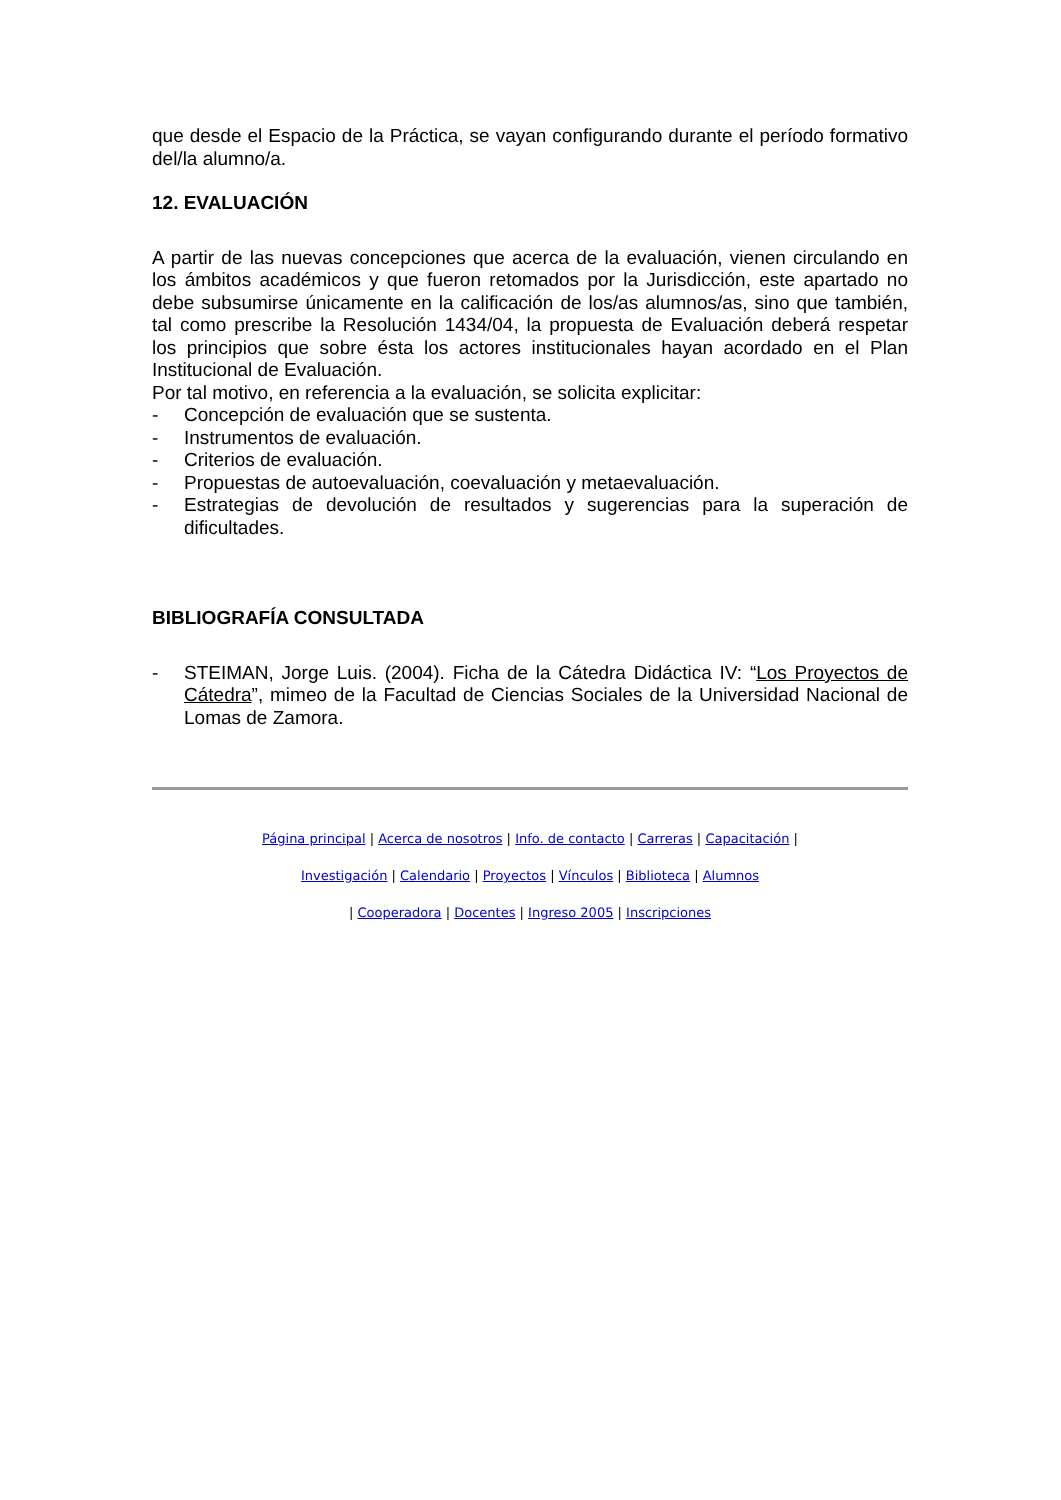que desde el Espacio de la Práctica, se vayan configurando durante el período formativo del/la alumno/a.
12. EVALUACIÓN
A partir de las nuevas concepciones que acerca de la evaluación, vienen circulando en los ámbitos académicos y que fueron retomados por la Jurisdicción, este apartado no debe subsumirse únicamente en la calificación de los/as alumnos/as, sino que también, tal como prescribe la Resolución 1434/04, la propuesta de Evaluación deberá respetar los principios que sobre ésta los actores institucionales hayan acordado en el Plan Institucional de Evaluación.
Por tal motivo, en referencia a la evaluación, se solicita explicitar:
- Concepción de evaluación que se sustenta.
- Instrumentos de evaluación.
- Criterios de evaluación.
- Propuestas de autoevaluación, coevaluación y metaevaluación.
- Estrategias de devolución de resultados y sugerencias para la superación de dificultades.
BIBLIOGRAFÍA CONSULTADA
- STEIMAN, Jorge Luis. (2004). Ficha de la Cátedra Didáctica IV: “Los Proyectos de Cátedra”, mimeo de la Facultad de Ciencias Sociales de la Universidad Nacional de Lomas de Zamora.
Página principal | Acerca de nosotros | Info. de contacto | Carreras | Capacitación |
Investigación | Calendario | Proyectos | Vínculos | Biblioteca | Alumnos
| Cooperadora | Docentes | Ingreso 2005 | Inscripciones